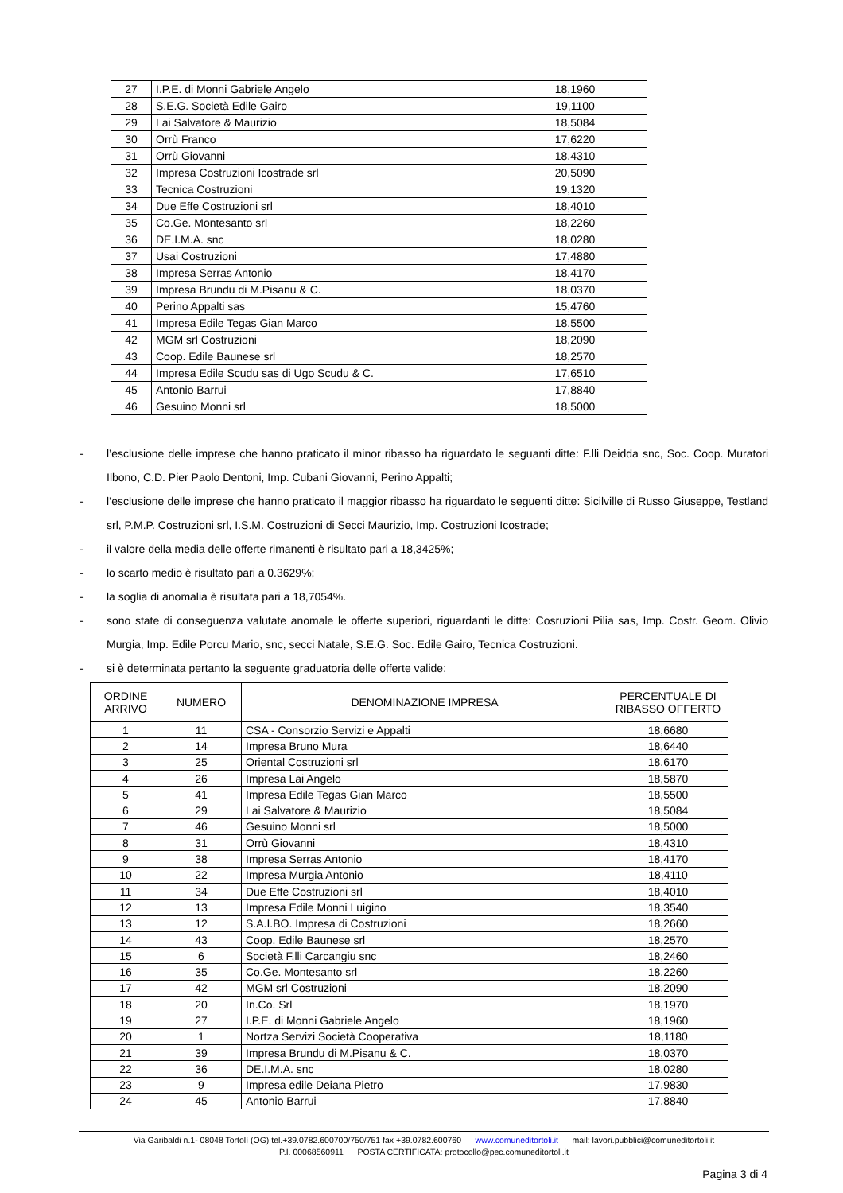| 27 | I.P.E. di Monni Gabriele Angelo | 18,1960 |
| 28 | S.E.G. Società Edile Gairo | 19,1100 |
| 29 | Lai Salvatore & Maurizio | 18,5084 |
| 30 | Orrù Franco | 17,6220 |
| 31 | Orrù Giovanni | 18,4310 |
| 32 | Impresa Costruzioni Icostrade srl | 20,5090 |
| 33 | Tecnica Costruzioni | 19,1320 |
| 34 | Due Effe Costruzioni srl | 18,4010 |
| 35 | Co.Ge. Montesanto srl | 18,2260 |
| 36 | DE.I.M.A. snc | 18,0280 |
| 37 | Usai Costruzioni | 17,4880 |
| 38 | Impresa Serras Antonio | 18,4170 |
| 39 | Impresa Brundu di M.Pisanu & C. | 18,0370 |
| 40 | Perino Appalti sas | 15,4760 |
| 41 | Impresa Edile Tegas Gian Marco | 18,5500 |
| 42 | MGM srl Costruzioni | 18,2090 |
| 43 | Coop. Edile Baunese srl | 18,2570 |
| 44 | Impresa Edile Scudu sas di Ugo Scudu & C. | 17,6510 |
| 45 | Antonio Barrui | 17,8840 |
| 46 | Gesuino Monni srl | 18,5000 |
- l’esclusione delle imprese che hanno praticato il minor ribasso ha riguardato le seguanti ditte: F.lli Deidda snc, Soc. Coop. Muratori Ilbono, C.D. Pier Paolo Dentoni, Imp. Cubani Giovanni, Perino Appalti;
- l’esclusione delle imprese che hanno praticato il maggior ribasso ha riguardato le seguenti ditte: Sicilville di Russo Giuseppe, Testland srl, P.M.P. Costruzioni srl, I.S.M. Costruzioni di Secci Maurizio, Imp. Costruzioni Icostrade;
- il valore della media delle offerte rimanenti è risultato pari a 18,3425%;
- lo scarto medio è risultato pari a 0.3629%;
- la soglia di anomalia è risultata pari a 18,7054%.
- sono state di conseguenza valutate anomale le offerte superiori, riguardanti le ditte: Cosruzioni Pilia sas, Imp. Costr. Geom. Olivio Murgia, Imp. Edile Porcu Mario, snc, secci Natale, S.E.G. Soc. Edile Gairo, Tecnica Costruzioni.
- si è determinata pertanto la seguente graduatoria delle offerte valide:
| ORDINE ARRIVO | NUMERO | DENOMINAZIONE IMPRESA | PERCENTUALE DI RIBASSO OFFERTO |
| --- | --- | --- | --- |
| 1 | 11 | CSA - Consorzio Servizi e Appalti | 18,6680 |
| 2 | 14 | Impresa Bruno Mura | 18,6440 |
| 3 | 25 | Oriental Costruzioni srl | 18,6170 |
| 4 | 26 | Impresa Lai Angelo | 18,5870 |
| 5 | 41 | Impresa Edile Tegas Gian Marco | 18,5500 |
| 6 | 29 | Lai Salvatore & Maurizio | 18,5084 |
| 7 | 46 | Gesuino Monni srl | 18,5000 |
| 8 | 31 | Orrù Giovanni | 18,4310 |
| 9 | 38 | Impresa Serras Antonio | 18,4170 |
| 10 | 22 | Impresa Murgia Antonio | 18,4110 |
| 11 | 34 | Due Effe Costruzioni srl | 18,4010 |
| 12 | 13 | Impresa Edile Monni Luigino | 18,3540 |
| 13 | 12 | S.A.I.BO. Impresa di Costruzioni | 18,2660 |
| 14 | 43 | Coop. Edile Baunese srl | 18,2570 |
| 15 | 6 | Società F.lli Carcangiu snc | 18,2460 |
| 16 | 35 | Co.Ge. Montesanto srl | 18,2260 |
| 17 | 42 | MGM srl Costruzioni | 18,2090 |
| 18 | 20 | In.Co. Srl | 18,1970 |
| 19 | 27 | I.P.E. di Monni Gabriele Angelo | 18,1960 |
| 20 | 1 | Nortza Servizi Società Cooperativa | 18,1180 |
| 21 | 39 | Impresa Brundu di M.Pisanu & C. | 18,0370 |
| 22 | 36 | DE.I.M.A. snc | 18,0280 |
| 23 | 9 | Impresa edile Deiana Pietro | 17,9830 |
| 24 | 45 | Antonio Barrui | 17,8840 |
Via Garibaldi n.1- 08048 Tortolì (OG) tel.+39.0782.600700/750/751 fax +39.0782.600760 www.comuneditortoli.it mail: lavori.pubblici@comuneditortoli.it
P.I. 00068560911 POSTA CERTIFICATA: protocollo@pec.comuneditortoli.it
Pagina 3 di 4